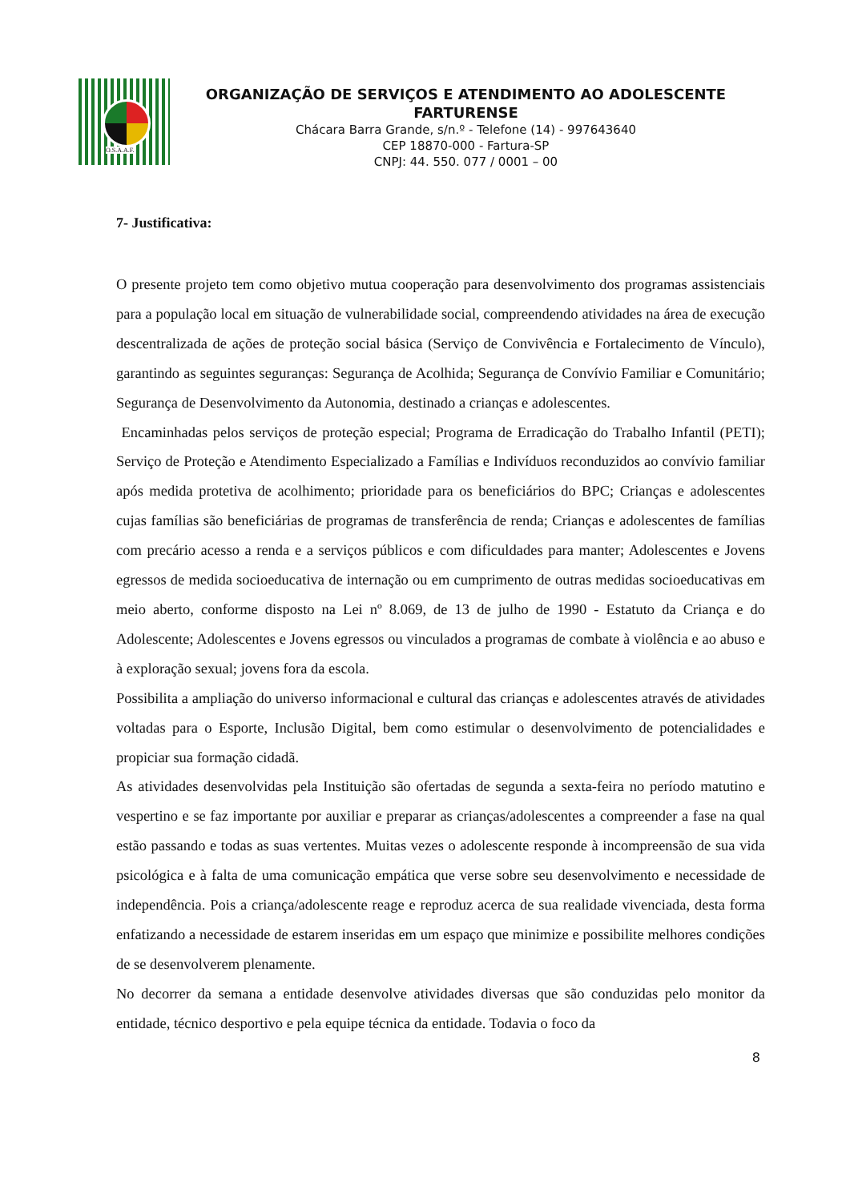O.S.A.A.F.
ORGANIZAÇÃO DE SERVIÇOS E ATENDIMENTO AO ADOLESCENTE FARTURENSE
Chácara Barra Grande, s/n.º - Telefone (14) - 997643640
CEP 18870-000 - Fartura-SP
CNPJ: 44. 550. 077 / 0001 – 00
7- Justificativa:
O presente projeto tem como objetivo mutua cooperação para desenvolvimento dos programas assistenciais para a população local em situação de vulnerabilidade social, compreendendo atividades na área de execução descentralizada de ações de proteção social básica (Serviço de Convivência e Fortalecimento de Vínculo), garantindo as seguintes seguranças: Segurança de Acolhida; Segurança de Convívio Familiar e Comunitário; Segurança de Desenvolvimento da Autonomia, destinado a crianças e adolescentes.
Encaminhadas pelos serviços de proteção especial; Programa de Erradicação do Trabalho Infantil (PETI); Serviço de Proteção e Atendimento Especializado a Famílias e Indivíduos reconduzidos ao convívio familiar após medida protetiva de acolhimento; prioridade para os beneficiários do BPC; Crianças e adolescentes cujas famílias são beneficiárias de programas de transferência de renda; Crianças e adolescentes de famílias com precário acesso a renda e a serviços públicos e com dificuldades para manter; Adolescentes e Jovens egressos de medida socioeducativa de internação ou em cumprimento de outras medidas socioeducativas em meio aberto, conforme disposto na Lei nº 8.069, de 13 de julho de 1990 - Estatuto da Criança e do Adolescente; Adolescentes e Jovens egressos ou vinculados a programas de combate à violência e ao abuso e à exploração sexual; jovens fora da escola.
Possibilita a ampliação do universo informacional e cultural das crianças e adolescentes através de atividades voltadas para o Esporte, Inclusão Digital, bem como estimular o desenvolvimento de potencialidades e propiciar sua formação cidadã.
As atividades desenvolvidas pela Instituição são ofertadas de segunda a sexta-feira no período matutino e vespertino e se faz importante por auxiliar e preparar as crianças/adolescentes a compreender a fase na qual estão passando e todas as suas vertentes. Muitas vezes o adolescente responde à incompreensão de sua vida psicológica e à falta de uma comunicação empática que verse sobre seu desenvolvimento e necessidade de independência. Pois a criança/adolescente reage e reproduz acerca de sua realidade vivenciada, desta forma enfatizando a necessidade de estarem inseridas em um espaço que minimize e possibilite melhores condições de se desenvolverem plenamente.
No decorrer da semana a entidade desenvolve atividades diversas que são conduzidas pelo monitor da entidade, técnico desportivo e pela equipe técnica da entidade. Todavia o foco da
8